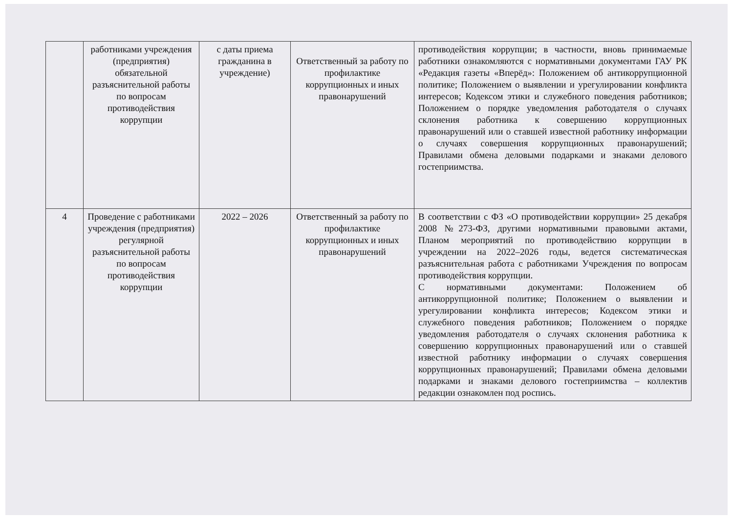| | работниками учреждения (предприятия) обязательной разъяснительной работы по вопросам противодействия коррупции | с даты приема гражданина в учреждение) | Ответственный за работу по профилактике коррупционных и иных правонарушений | противодействия коррупции; в частности, вновь принимаемые работники ознакомляются с нормативными документами ГАУ РК «Редакция газеты «Вперёд»: Положением об антикоррупционной политике; Положением о выявлении и урегулировании конфликта интересов; Кодексом этики и служебного поведения работников; Положением о порядке уведомления работодателя о случаях склонения работника к совершению коррупционных правонарушений или о ставшей известной работнику информации о случаях совершения коррупционных правонарушений; Правилами обмена деловыми подарками и знаками делового гостеприимства. |
| 4 | Проведение с работниками учреждения (предприятия) регулярной разъяснительной работы по вопросам противодействия коррупции | 2022 – 2026 | Ответственный за работу по профилактике коррупционных и иных правонарушений | В соответствии с ФЗ «О противодействии коррупции» 25 декабря 2008 №273-ФЗ, другими нормативными правовыми актами, Планом мероприятий по противодействию коррупции в учреждении на 2022–2026 годы, ведется систематическая разъяснительная работа с работниками Учреждения по вопросам противодействия коррупции. С нормативными документами: Положением об антикоррупционной политике; Положением о выявлении и урегулировании конфликта интересов; Кодексом этики и служебного поведения работников; Положением о порядке уведомления работодателя о случаях склонения работника к совершению коррупционных правонарушений или о ставшей известной работнику информации о случаях совершения коррупционных правонарушений; Правилами обмена деловыми подарками и знаками делового гостеприимства – коллектив редакции ознакомлен под роспись. |